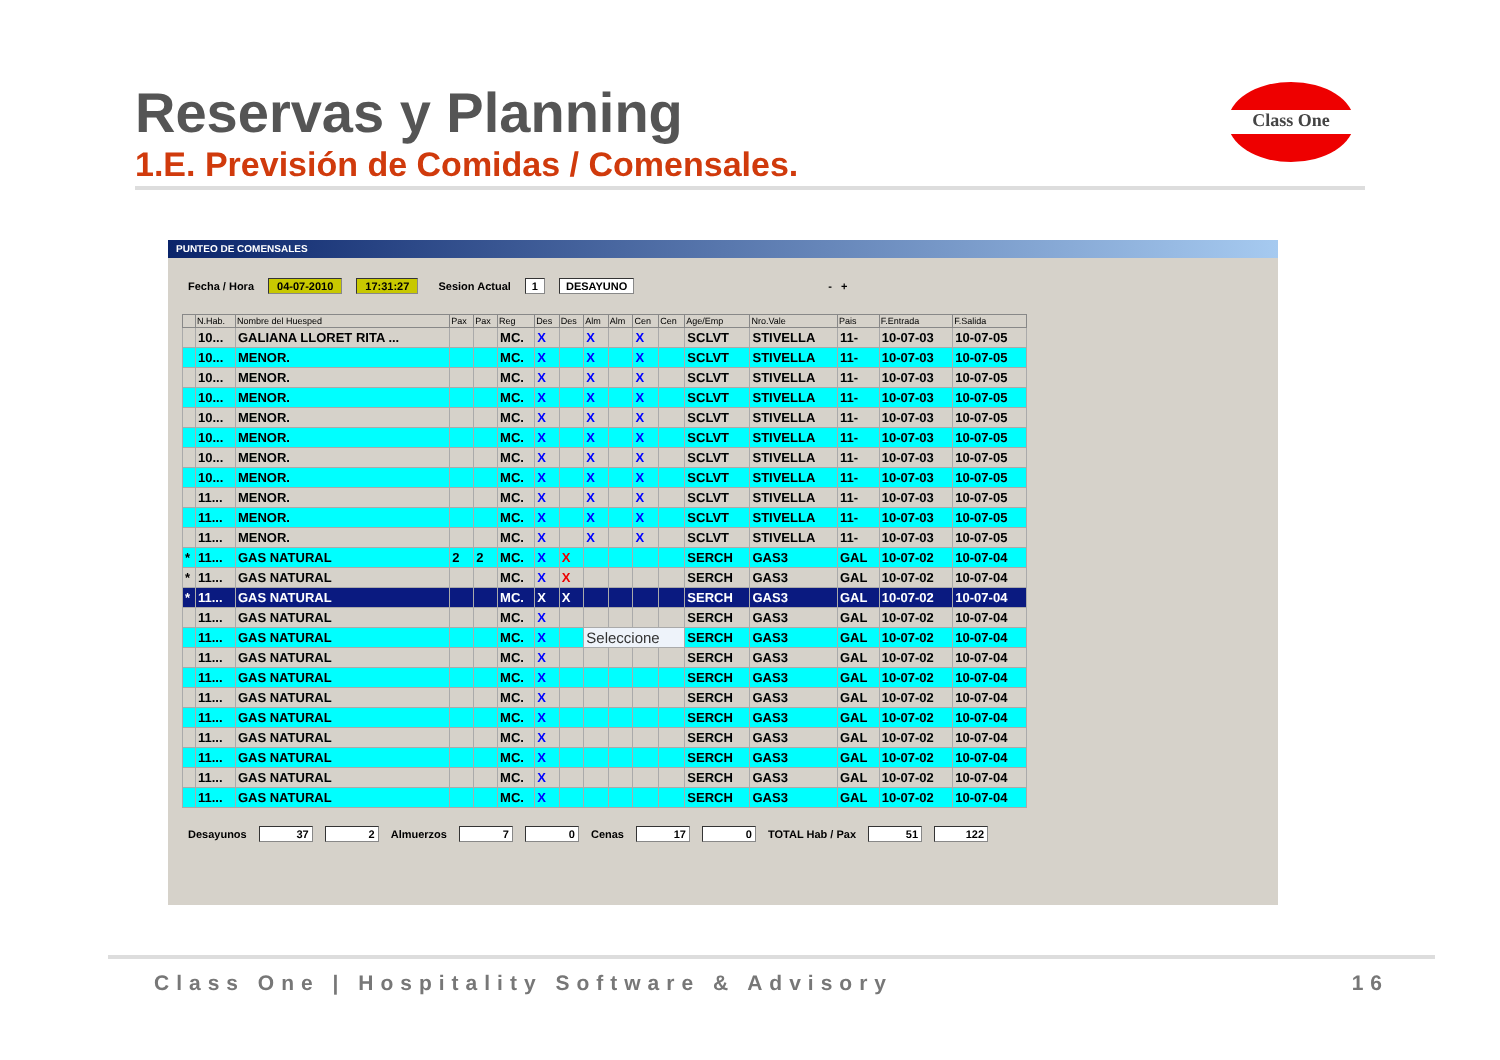Reservas y Planning
1.E. Previsión de Comidas / Comensales.
Class One
PUNTEO DE COMENSALES
Fecha / Hora 04-07-2010 17:31:27 Sesion Actual 1 DESAYUNO - +
| | N.Hab. | Nombre del Huesped | Pax | Pax | Reg | Des | Des | Alm | Alm | Cen | Cen | Age/Emp | Nro.Vale | Pais | F.Entrada | F.Salida |
| --- | --- | --- | --- | --- | --- | --- | --- | --- | --- | --- | --- | --- | --- | --- | --- | --- |
| | 10... | GALIANA LLORET RITA ... | | | MC. | X | | X | | X | | SCLVT | STIVELLA | 11- | 10-07-03 | 10-07-05 |
| | 10... | MENOR. | | | MC. | X | | X | | X | | SCLVT | STIVELLA | 11- | 10-07-03 | 10-07-05 |
| | 10... | MENOR. | | | MC. | X | | X | | X | | SCLVT | STIVELLA | 11- | 10-07-03 | 10-07-05 |
| | 10... | MENOR. | | | MC. | X | | X | | X | | SCLVT | STIVELLA | 11- | 10-07-03 | 10-07-05 |
| | 10... | MENOR. | | | MC. | X | | X | | X | | SCLVT | STIVELLA | 11- | 10-07-03 | 10-07-05 |
| | 10... | MENOR. | | | MC. | X | | X | | X | | SCLVT | STIVELLA | 11- | 10-07-03 | 10-07-05 |
| | 10... | MENOR. | | | MC. | X | | X | | X | | SCLVT | STIVELLA | 11- | 10-07-03 | 10-07-05 |
| | 10... | MENOR. | | | MC. | X | | X | | X | | SCLVT | STIVELLA | 11- | 10-07-03 | 10-07-05 |
| | 11... | MENOR. | | | MC. | X | | X | | X | | SCLVT | STIVELLA | 11- | 10-07-03 | 10-07-05 |
| | 11... | MENOR. | | | MC. | X | | X | | X | | SCLVT | STIVELLA | 11- | 10-07-03 | 10-07-05 |
| | 11... | MENOR. | | | MC. | X | | X | | X | | SCLVT | STIVELLA | 11- | 10-07-03 | 10-07-05 |
| * | 11... | GAS NATURAL | 2 | 2 | MC. | X | X | | | | | SERCH | GAS3 | GAL | 10-07-02 | 10-07-04 |
| * | 11... | GAS NATURAL | | | MC. | X | X | | | | | SERCH | GAS3 | GAL | 10-07-02 | 10-07-04 |
| * | 11... | GAS NATURAL | | | MC. | X | X | | | | | SERCH | GAS3 | GAL | 10-07-02 | 10-07-04 |
| | 11... | GAS NATURAL | | | MC. | X | | | | | | SERCH | GAS3 | GAL | 10-07-02 | 10-07-04 |
| | 11... | GAS NATURAL | | | MC. | X | | Seleccione | | | | SERCH | GAS3 | GAL | 10-07-02 | 10-07-04 |
| | 11... | GAS NATURAL | | | MC. | X | | | | | | SERCH | GAS3 | GAL | 10-07-02 | 10-07-04 |
| | 11... | GAS NATURAL | | | MC. | X | | | | | | SERCH | GAS3 | GAL | 10-07-02 | 10-07-04 |
| | 11... | GAS NATURAL | | | MC. | X | | | | | | SERCH | GAS3 | GAL | 10-07-02 | 10-07-04 |
| | 11... | GAS NATURAL | | | MC. | X | | | | | | SERCH | GAS3 | GAL | 10-07-02 | 10-07-04 |
| | 11... | GAS NATURAL | | | MC. | X | | | | | | SERCH | GAS3 | GAL | 10-07-02 | 10-07-04 |
| | 11... | GAS NATURAL | | | MC. | X | | | | | | SERCH | GAS3 | GAL | 10-07-02 | 10-07-04 |
| | 11... | GAS NATURAL | | | MC. | X | | | | | | SERCH | GAS3 | GAL | 10-07-02 | 10-07-04 |
| | 11... | GAS NATURAL | | | MC. | X | | | | | | SERCH | GAS3 | GAL | 10-07-02 | 10-07-04 |
Desayunos 37 2 Almuerzos 7 0 Cenas 17 0 TOTAL Hab / Pax 51 122
Class One | Hospitality Software & Advisory 16